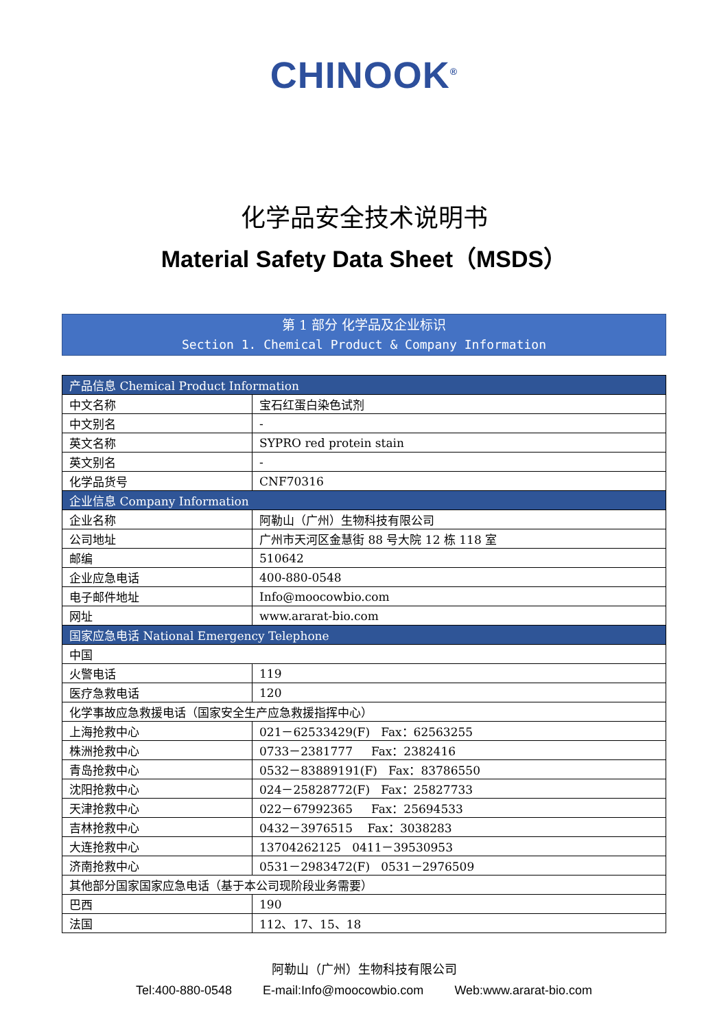CHINOOK<sup>®</sup>
化学品安全技术说明书
Material Safety Data Sheet（MSDS）
第 1 部分 化学品及企业标识
Section 1. Chemical Product & Company Information
| 产品信息 Chemical Product Information | |
| --- | --- |
| 中文名称 | 宝石红蛋白染色试剂 |
| 中文别名 | - |
| 英文名称 | SYPRO red protein stain |
| 英文别名 | - |
| 化学品货号 | CNF70316 |
| 企业信息 Company Information | |
| 企业名称 | 阿勒山（广州）生物科技有限公司 |
| 公司地址 | 广州市天河区金慧街 88 号大院 12 栋 118 室 |
| 邮编 | 510642 |
| 企业应急电话 | 400-880-0548 |
| 电子邮件地址 | Info@moocowbio.com |
| 网址 | www.ararat-bio.com |
| 国家应急电话 National Emergency Telephone | |
| 中国 | |
| 火警电话 | 119 |
| 医疗急救电话 | 120 |
| 化学事故应急救援电话（国家安全生产应急救援指挥中心） | |
| 上海抢救中心 | 021－62533429(F) Fax：62563255 |
| 株洲抢救中心 | 0733－2381777 Fax：2382416 |
| 青岛抢救中心 | 0532－83889191(F) Fax：83786550 |
| 沈阳抢救中心 | 024－25828772(F) Fax：25827733 |
| 天津抢救中心 | 022－67992365 Fax：25694533 |
| 吉林抢救中心 | 0432－3976515 Fax：3038283 |
| 大连抢救中心 | 13704262125 0411－39530953 |
| 济南抢救中心 | 0531－2983472(F) 0531－2976509 |
| 其他部分国家国家应急电话（基于本公司现阶段业务需要） | |
| 巴西 | 190 |
| 法国 | 112、17、15、18 |
阿勒山（广州）生物科技有限公司
Tel:400-880-0548 E-mail:Info@moocowbio.com Web:www.ararat-bio.com